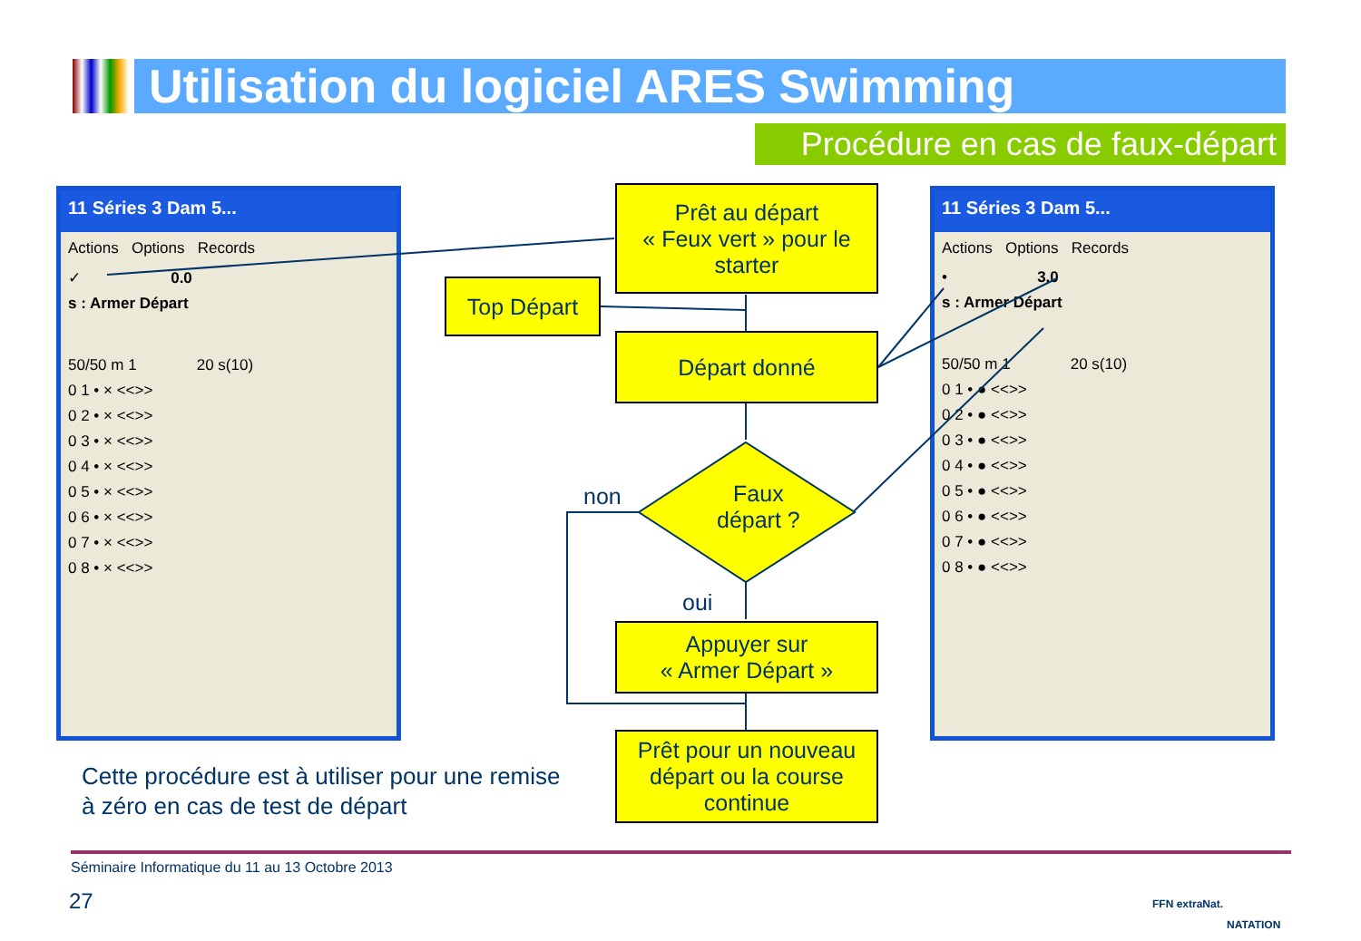Utilisation du logiciel ARES Swimming
Procédure en cas de faux-départ
11 Séries 3 Dam 5...
Actions Options Records
✓ 0.0
s : Armer Départ
50/50 m 1 20 s(10)
0 1 • × <<>>
0 2 • × <<>>
0 3 • × <<>>
0 4 • × <<>>
0 5 • × <<>>
0 6 • × <<>>
0 7 • × <<>>
0 8 • × <<>>
11 Séries 3 Dam 5...
Actions Options Records
• 3.0
s : Armer Départ
50/50 m 1 20 s(10)
0 1 • ● <<>>
0 2 • ● <<>>
0 3 • ● <<>>
0 4 • ● <<>>
0 5 • ● <<>>
0 6 • ● <<>>
0 7 • ● <<>>
0 8 • ● <<>>
Prêt au départ
« Feux vert » pour le starter
Top Départ
Départ donné
Faux
départ ?
non
oui
Appuyer sur
« Armer Départ »
Prêt pour un nouveau départ ou la course continue
Cette procédure est à utiliser pour une remise
à zéro en cas de test de départ
Séminaire Informatique du 11 au 13 Octobre 2013
27 FFN extraNat.
NATATION